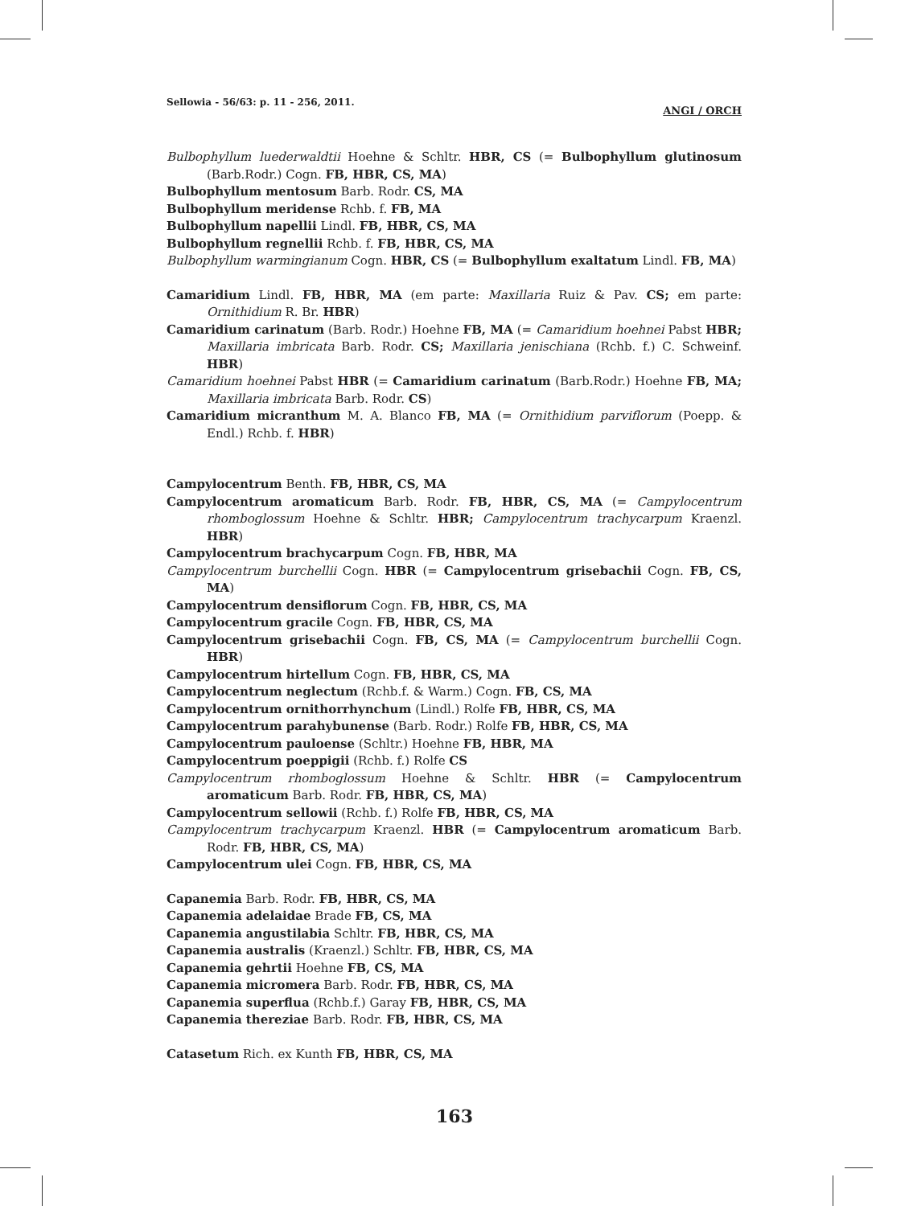ANGI / ORCH Sellowia - 56/63: p. 11 - 256, 2011.
Bulbophyllum luederwaldtii Hoehne & Schltr. HBR, CS (= Bulbophyllum glutinosum (Barb.Rodr.) Cogn. FB, HBR, CS, MA)
Bulbophyllum mentosum Barb. Rodr. CS, MA
Bulbophyllum meridense Rchb. f. FB, MA
Bulbophyllum napellii Lindl. FB, HBR, CS, MA
Bulbophyllum regnellii Rchb. f. FB, HBR, CS, MA
Bulbophyllum warmingianum Cogn. HBR, CS (= Bulbophyllum exaltatum Lindl. FB, MA)
Camaridium Lindl. FB, HBR, MA (em parte: Maxillaria Ruiz & Pav. CS; em parte: Ornithidium R. Br. HBR)
Camaridium carinatum (Barb. Rodr.) Hoehne FB, MA (= Camaridium hoehnei Pabst HBR; Maxillaria imbricata Barb. Rodr. CS; Maxillaria jenischiana (Rchb. f.) C. Schweinf. HBR)
Camaridium hoehnei Pabst HBR (= Camaridium carinatum (Barb.Rodr.) Hoehne FB, MA; Maxillaria imbricata Barb. Rodr. CS)
Camaridium micranthum M. A. Blanco FB, MA (= Ornithidium parviflorum (Poepp. & Endl.) Rchb. f. HBR)
Campylocentrum Benth. FB, HBR, CS, MA
Campylocentrum aromaticum Barb. Rodr. FB, HBR, CS, MA (= Campylocentrum rhomboglossum Hoehne & Schltr. HBR; Campylocentrum trachycarpum Kraenzl. HBR)
Campylocentrum brachycarpum Cogn. FB, HBR, MA
Campylocentrum burchellii Cogn. HBR (= Campylocentrum grisebachii Cogn. FB, CS, MA)
Campylocentrum densiflorum Cogn. FB, HBR, CS, MA
Campylocentrum gracile Cogn. FB, HBR, CS, MA
Campylocentrum grisebachii Cogn. FB, CS, MA (= Campylocentrum burchellii Cogn. HBR)
Campylocentrum hirtellum Cogn. FB, HBR, CS, MA
Campylocentrum neglectum (Rchb.f. & Warm.) Cogn. FB, CS, MA
Campylocentrum ornithorrhynchum (Lindl.) Rolfe FB, HBR, CS, MA
Campylocentrum parahybunense (Barb. Rodr.) Rolfe FB, HBR, CS, MA
Campylocentrum pauloense (Schltr.) Hoehne FB, HBR, MA
Campylocentrum poeppigii (Rchb. f.) Rolfe CS
Campylocentrum rhomboglossum Hoehne & Schltr. HBR (= Campylocentrum aromaticum Barb. Rodr. FB, HBR, CS, MA)
Campylocentrum sellowii (Rchb. f.) Rolfe FB, HBR, CS, MA
Campylocentrum trachycarpum Kraenzl. HBR (= Campylocentrum aromaticum Barb. Rodr. FB, HBR, CS, MA)
Campylocentrum ulei Cogn. FB, HBR, CS, MA
Capanemia Barb. Rodr. FB, HBR, CS, MA
Capanemia adelaidae Brade FB, CS, MA
Capanemia angustilabia Schltr. FB, HBR, CS, MA
Capanemia australis (Kraenzl.) Schltr. FB, HBR, CS, MA
Capanemia gehrtii Hoehne FB, CS, MA
Capanemia micromera Barb. Rodr. FB, HBR, CS, MA
Capanemia superflua (Rchb.f.) Garay FB, HBR, CS, MA
Capanemia thereziae Barb. Rodr. FB, HBR, CS, MA
Catasetum Rich. ex Kunth FB, HBR, CS, MA
163